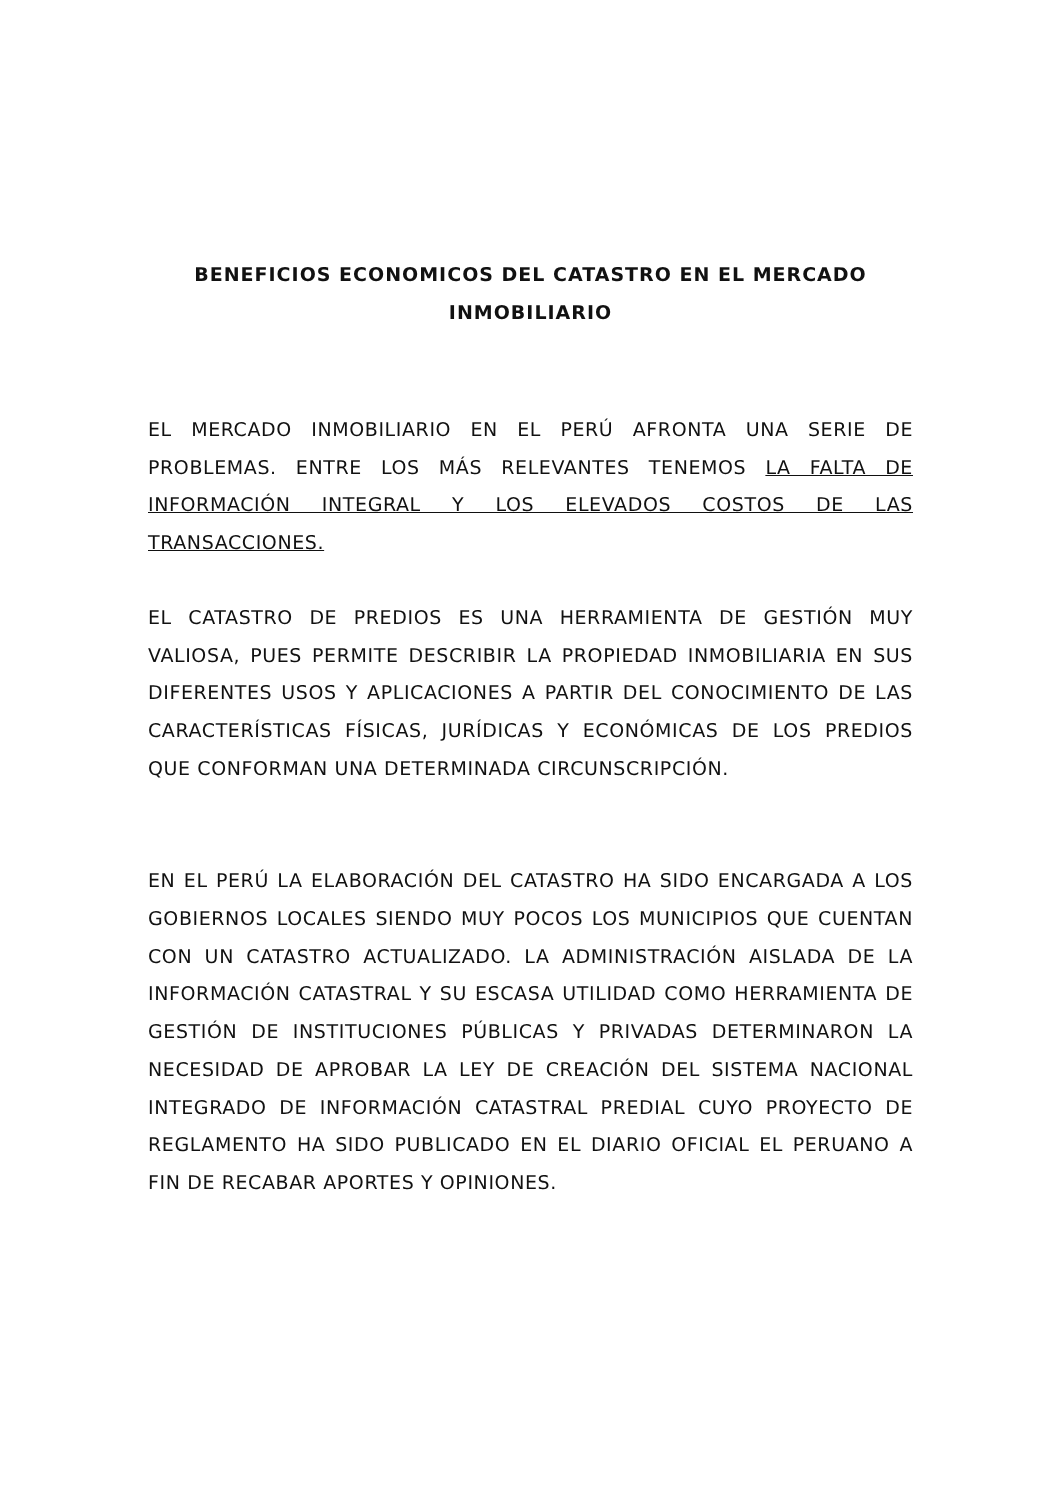BENEFICIOS ECONOMICOS DEL CATASTRO EN EL MERCADO
INMOBILIARIO
EL MERCADO INMOBILIARIO EN EL PERÚ AFRONTA UNA SERIE DE PROBLEMAS. ENTRE LOS MÁS RELEVANTES TENEMOS LA FALTA DE INFORMACIÓN INTEGRAL Y LOS ELEVADOS COSTOS DE LAS TRANSACCIONES.
EL CATASTRO DE PREDIOS ES UNA HERRAMIENTA DE GESTIÓN MUY VALIOSA, PUES PERMITE DESCRIBIR LA PROPIEDAD INMOBILIARIA EN SUS DIFERENTES USOS Y APLICACIONES A PARTIR DEL CONOCIMIENTO DE LAS CARACTERÍSTICAS FÍSICAS, JURÍDICAS Y ECONÓMICAS DE LOS PREDIOS QUE CONFORMAN UNA DETERMINADA CIRCUNSCRIPCIÓN.
EN EL PERÚ LA ELABORACIÓN DEL CATASTRO HA SIDO ENCARGADA A LOS GOBIERNOS LOCALES SIENDO MUY POCOS LOS MUNICIPIOS QUE CUENTAN CON UN CATASTRO ACTUALIZADO. LA ADMINISTRACIÓN AISLADA DE LA INFORMACIÓN CATASTRAL Y SU ESCASA UTILIDAD COMO HERRAMIENTA DE GESTIÓN DE INSTITUCIONES PÚBLICAS Y PRIVADAS DETERMINARON LA NECESIDAD DE APROBAR LA LEY DE CREACIÓN DEL SISTEMA NACIONAL INTEGRADO DE INFORMACIÓN CATASTRAL PREDIAL CUYO PROYECTO DE REGLAMENTO HA SIDO PUBLICADO EN EL DIARIO OFICIAL EL PERUANO A FIN DE RECABAR APORTES Y OPINIONES.